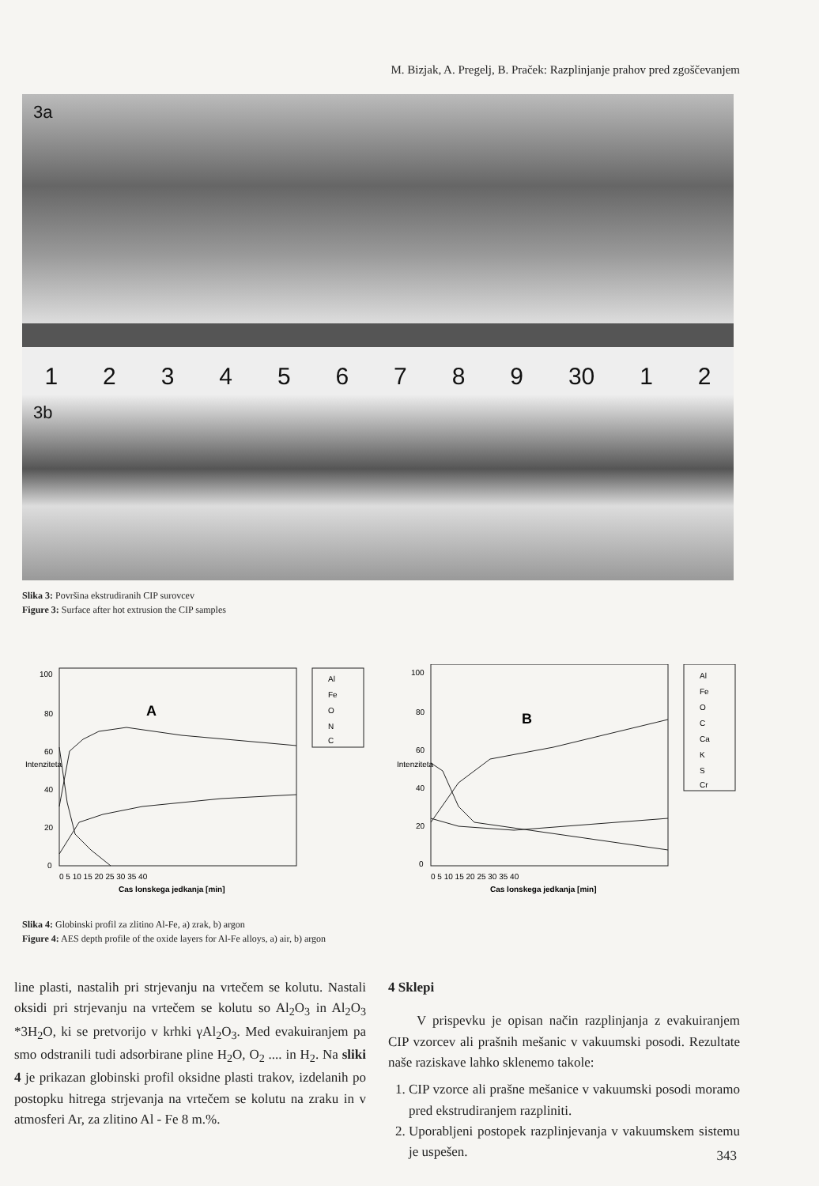M. Bizjak, A. Pregelj, B. Praček: Razplinjanje prahov pred zgoščevanjem
3a
123456789 30 1 2
3b
Slika 3: Površina ekstrudiranih CIP surovcev
Figure 3: Surface after hot extrusion the CIP samples
100
80
60
40
20
0
A
Al
Fe
O
N
C
Intenziteta
0 5 10 15 20 25 30 35 40
Cas lonskega jedkanja [min]
100
80
60
40
20
0
B
Al
Fe
O
C
Ca
K
S
Cr
Intenziteta
0 5 10 15 20 25 30 35 40
Cas lonskega jedkanja [min]
Slika 4: Globinski profil za zlitino Al-Fe, a) zrak, b) argon
Figure 4: AES depth profile of the oxide layers for Al-Fe alloys, a) air, b) argon
line plasti, nastalih pri strjevanju na vrtečem se kolutu. Nastali oksidi pri strjevanju na vrtečem se kolutu so Al<sub>2</sub>O<sub>3</sub> in Al<sub>2</sub>O<sub>3</sub> *3H<sub>2</sub>O, ki se pretvorijo v krhki γAl<sub>2</sub>O<sub>3</sub>. Med evakuiranjem pa smo odstranili tudi adsorbirane pline H<sub>2</sub>O, O<sub>2</sub> .... in H<sub>2</sub>. Na sliki 4 je prikazan globinski profil oksidne plasti trakov, izdelanih po postopku hitrega strjevanja na vrtečem se kolutu na zraku in v atmosferi Ar, za zlitino Al - Fe 8 m.%.
4 Sklepi
V prispevku je opisan način razplinjanja z evakuiranjem CIP vzorcev ali prašnih mešanic v vakuumski posodi. Rezultate naše raziskave lahko sklenemo takole:
1. CIP vzorce ali prašne mešanice v vakuumski posodi moramo pred ekstrudiranjem razpliniti.
2. Uporabljeni postopek razplinjevanja v vakuumskem sistemu je uspešen.
343